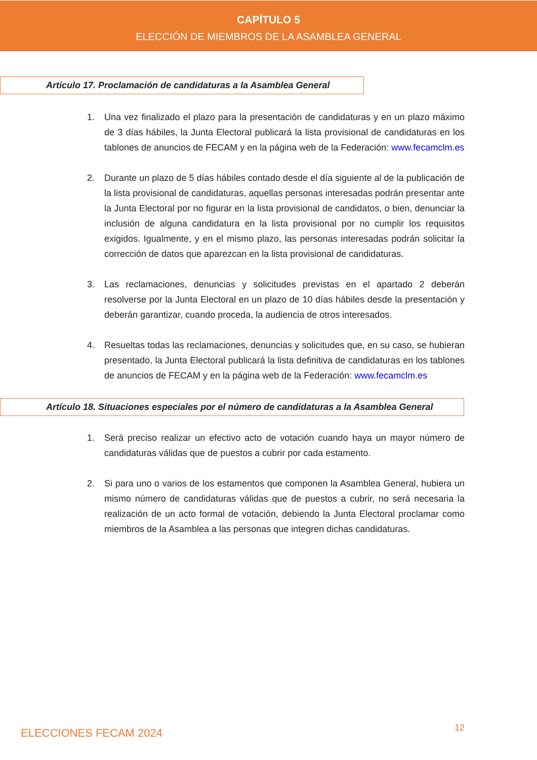CAPÍTULO 5
ELECCIÓN DE MIEMBROS DE LA ASAMBLEA GENERAL
Artículo 17. Proclamación de candidaturas a la Asamblea General
1. Una vez finalizado el plazo para la presentación de candidaturas y en un plazo máximo de 3 días hábiles, la Junta Electoral publicará la lista provisional de candidaturas en los tablones de anuncios de FECAM y en la página web de la Federación: www.fecamclm.es
2. Durante un plazo de 5 días hábiles contado desde el día siguiente al de la publicación de la lista provisional de candidaturas, aquellas personas interesadas podrán presentar ante la Junta Electoral por no figurar en la lista provisional de candidatos, o bien, denunciar la inclusión de alguna candidatura en la lista provisional por no cumplir los requisitos exigidos. Igualmente, y en el mismo plazo, las personas interesadas podrán solicitar la corrección de datos que aparezcan en la lista provisional de candidaturas.
3. Las reclamaciones, denuncias y solicitudes previstas en el apartado 2 deberán resolverse por la Junta Electoral en un plazo de 10 días hábiles desde la presentación y deberán garantizar, cuando proceda, la audiencia de otros interesados.
4. Resueltas todas las reclamaciones, denuncias y solicitudes que, en su caso, se hubieran presentado, la Junta Electoral publicará la lista definitiva de candidaturas en los tablones de anuncios de FECAM y en la página web de la Federación: www.fecamclm.es
Artículo 18. Situaciones especiales por el número de candidaturas a la Asamblea General
1. Será preciso realizar un efectivo acto de votación cuando haya un mayor número de candidaturas válidas que de puestos a cubrir por cada estamento.
2. Si para uno o varios de los estamentos que componen la Asamblea General, hubiera un mismo número de candidaturas válidas que de puestos a cubrir, no será necesaria la realización de un acto formal de votación, debiendo la Junta Electoral proclamar como miembros de la Asamblea a las personas que integren dichas candidaturas.
ELECCIONES FECAM 2024 12